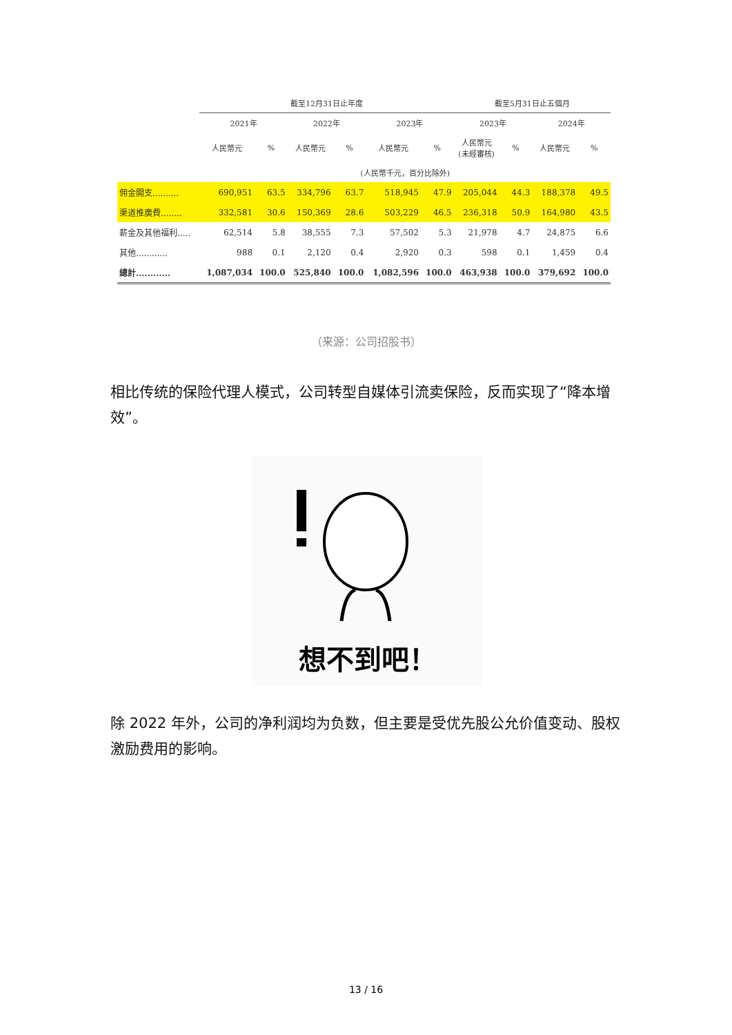| | 截至12月31日止年度 | | | | | | 截至5月31日止五個月 | | | |
| --- | --- | --- | --- | --- | --- | --- | --- | --- | --- | --- |
| | 2021年 | | 2022年 | | 2023年 | | 2023年 | | 2024年 | |
| | 人民幣元 | % | 人民幣元 | % | 人民幣元 | % | 人民幣元 (未經審核) | % | 人民幣元 | % |
| | (人民幣千元，百分比除外) | | | | | | | | | |
| 佣金開支.......... | 690,951 | 63.5 | 334,796 | 63.7 | 518,945 | 47.9 | 205,044 | 44.3 | 188,378 | 49.5 |
| 渠道推廣費........ | 332,581 | 30.6 | 150,369 | 28.6 | 503,229 | 46.5 | 236,318 | 50.9 | 164,980 | 43.5 |
| 薪金及其他福利..... | 62,514 | 5.8 | 38,555 | 7.3 | 57,502 | 5.3 | 21,978 | 4.7 | 24,875 | 6.6 |
| 其他............ | 988 | 0.1 | 2,120 | 0.4 | 2,920 | 0.3 | 598 | 0.1 | 1,459 | 0.4 |
| 總計............ | 1,087,034 | 100.0 | 525,840 | 100.0 | 1,082,596 | 100.0 | 463,938 | 100.0 | 379,692 | 100.0 |
（来源：公司招股书）
相比传统的保险代理人模式，公司转型自媒体引流卖保险，反而实现了“降本增效”。
想不到吧！
除 2022 年外，公司的净利润均为负数，但主要是受优先股公允价值变动、股权激励费用的影响。
13 / 16